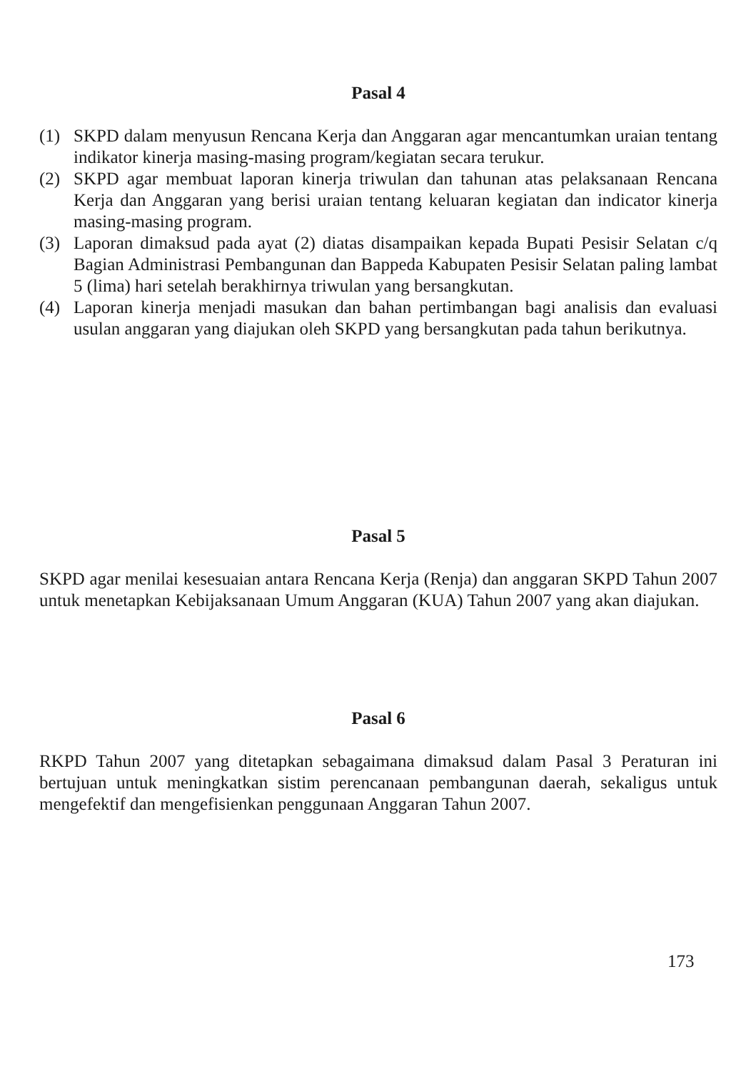Pasal 4
(1) SKPD dalam menyusun Rencana Kerja dan Anggaran agar mencantumkan uraian tentang indikator kinerja masing-masing program/kegiatan secara terukur.
(2) SKPD agar membuat laporan kinerja triwulan dan tahunan atas pelaksanaan Rencana Kerja dan Anggaran yang berisi uraian tentang keluaran kegiatan dan indicator kinerja masing-masing program.
(3) Laporan dimaksud pada ayat (2) diatas disampaikan kepada Bupati Pesisir Selatan c/q Bagian Administrasi Pembangunan dan Bappeda Kabupaten Pesisir Selatan paling lambat 5 (lima) hari setelah berakhirnya triwulan yang bersangkutan.
(4) Laporan kinerja menjadi masukan dan bahan pertimbangan bagi analisis dan evaluasi usulan anggaran yang diajukan oleh SKPD yang bersangkutan pada tahun berikutnya.
Pasal 5
SKPD agar menilai kesesuaian antara Rencana Kerja (Renja) dan anggaran SKPD Tahun 2007 untuk menetapkan Kebijaksanaan Umum Anggaran (KUA) Tahun 2007 yang akan diajukan.
Pasal 6
RKPD Tahun 2007 yang ditetapkan sebagaimana dimaksud dalam Pasal 3 Peraturan ini bertujuan untuk meningkatkan sistim perencanaan pembangunan daerah, sekaligus untuk mengefektif dan mengefisienkan penggunaan Anggaran Tahun 2007.
173